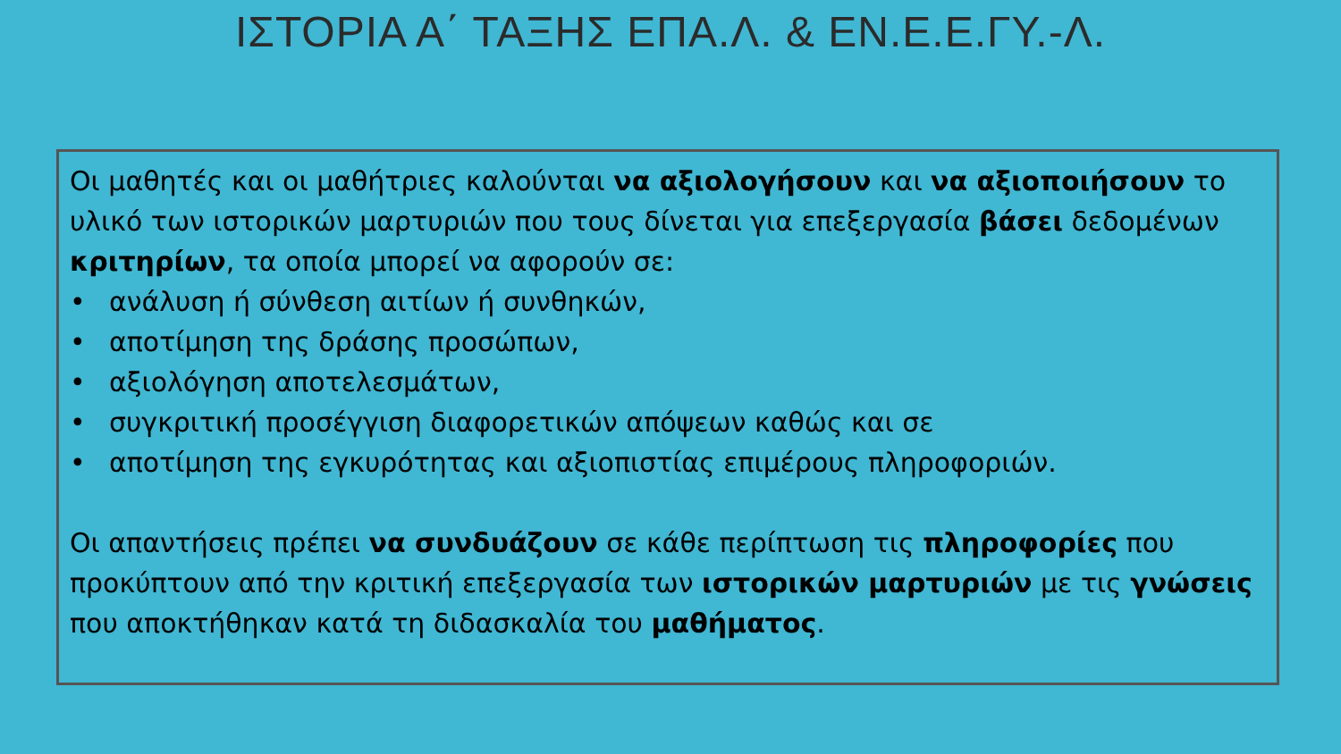ΙΣΤΟΡΙΑ Α΄ ΤΑΞΗΣ ΕΠΑ.Λ. & ΕΝ.Ε.Ε.ΓΥ.-Λ.
Οι μαθητές και οι μαθήτριες καλούνται να αξιολογήσουν και να αξιοποιήσουν το υλικό των ιστορικών μαρτυριών που τους δίνεται για επεξεργασία βάσει δεδομένων κριτηρίων, τα οποία μπορεί να αφορούν σε:
• ανάλυση ή σύνθεση αιτίων ή συνθηκών,
• αποτίμηση της δράσης προσώπων,
• αξιολόγηση αποτελεσμάτων,
• συγκριτική προσέγγιση διαφορετικών απόψεων καθώς και σε
• αποτίμηση της εγκυρότητας και αξιοπιστίας επιμέρους πληροφοριών.
Οι απαντήσεις πρέπει να συνδυάζουν σε κάθε περίπτωση τις πληροφορίες που προκύπτουν από την κριτική επεξεργασία των ιστορικών μαρτυριών με τις γνώσεις που αποκτήθηκαν κατά τη διδασκαλία του μαθήματος.